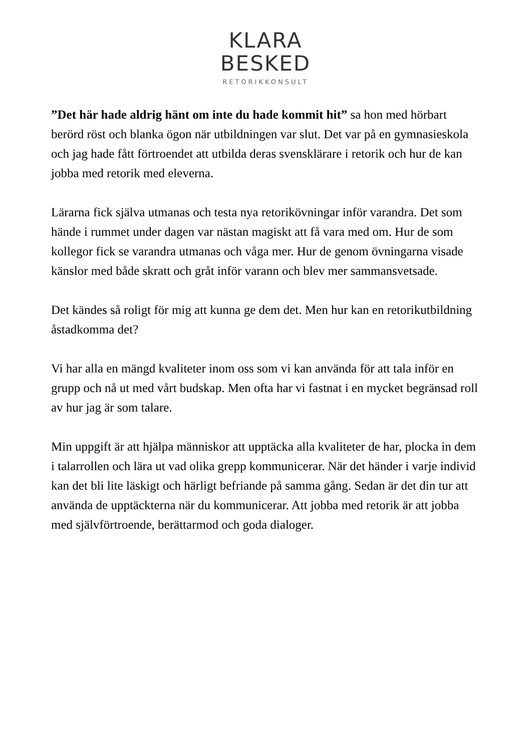KLARA
BESKED
RETORIKKONSULT
”Det här hade aldrig hänt om inte du hade kommit hit” sa hon med hörbart berörd röst och blanka ögon när utbildningen var slut. Det var på en gymnasieskola och jag hade fått förtroendet att utbilda deras svensklärare i retorik och hur de kan jobba med retorik med eleverna.
Lärarna fick själva utmanas och testa nya retorikövningar inför varandra. Det som hände i rummet under dagen var nästan magiskt att få vara med om. Hur de som kollegor fick se varandra utmanas och våga mer. Hur de genom övningarna visade känslor med både skratt och gråt inför varann och blev mer sammansvetsade.
Det kändes så roligt för mig att kunna ge dem det. Men hur kan en retorikutbildning åstadkomma det?
Vi har alla en mängd kvaliteter inom oss som vi kan använda för att tala inför en grupp och nå ut med vårt budskap. Men ofta har vi fastnat i en mycket begränsad roll av hur jag är som talare.
Min uppgift är att hjälpa människor att upptäcka alla kvaliteter de har, plocka in dem i talarrollen och lära ut vad olika grepp kommunicerar. När det händer i varje individ kan det bli lite läskigt och härligt befriande på samma gång. Sedan är det din tur att använda de upptäckterna när du kommunicerar. Att jobba med retorik är att jobba med självförtroende, berättarmod och goda dialoger.